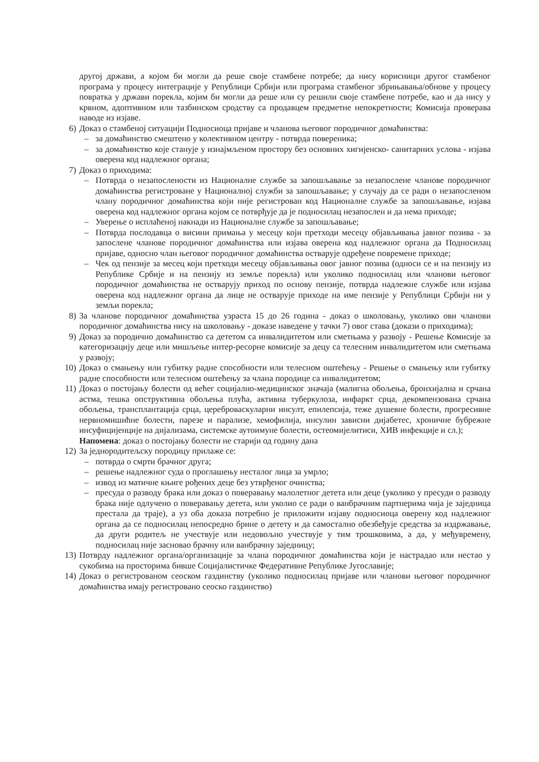другој држави, а којом би могли да реше своје стамбене потребе; да нису корисници другог стамбеног програма у процесу интеграције у Републици Србији или програма стамбеног збрињавања/обнове у процесу повратка у држави порекла, којим би могли да реше или су решили своје стамбене потребе, као и да нису у крвном, адоптивном или тазбинском сродству са продавцем предметне непокретности; Комисија проверава наводе из изјаве.
6) Доказ о стамбеној ситуацији Подносиоца пријаве и чланова његовог породичног домаћинства:
– за домаћинство смештено у колективном центру - потврда повереника;
– за домаћинство које станује у изнајмљеном простору без основних хигијенско- санитарних услова - изјава оверена код надлежног органа;
7) Доказ о приходима:
– Потврда о незапослености из Националне службе за запошљавање за незапослене чланове породичног домаћинства регистроване у Националној служби за запошљавање; у случају да се ради о незапосленом члану породичног домаћинства који није регистрован код Националне службе за запошљавање, изјава оверена код надлежног органа којом се потврђује да је подносилац незапослен и да нема приходе;
– Уверење о исплаћеној накнади из Националне службе за запошљавање;
– Потврда послодавца о висини примања у месецу који претходи месецу објављивања јавног позива - за запослене чланове породичног домаћинства или изјава оверена код надлежног органа да Подносилац пријаве, односно члан његовог породичног домаћинства остварује одређене повремене приходе;
– Чек од пензије за месец који претходи месецу објављивања овог јавног позива (односи се и на пензију из Републике Србије и на пензију из земље порекла) или уколико подносилац или чланови његовог породичног домаћинства не остварују приход по основу пензије, потврда надлежне службе или изјава оверена код надлежног органа да лице не остварује приходе на име пензије у Републици Србији ни у земљи порекла;
8) За чланове породичног домаћинства узраста 15 до 26 година - доказ о школовању, уколико ови чланови породичног домаћинства нису на школовању - доказе наведене у тачки 7) овог става (докази о приходима);
9) Доказ за породично домаћинство са дететом са инвалидитетом или сметњама у развоју - Решење Комисије за категоризацију деце или мишљење интер-ресорне комисије за децу са телесним инвалидитетом или сметњама у развоју;
10) Доказ о смањењу или губитку радне способности или телесном оштећењу - Решење о смањењу или губитку радне способности или телесном оштећењу за члана породице са инвалидитетом;
11) Доказ о постојању болести од већег социјално-медицинског значаја (малигна обољења, бронхијална и срчана астма, тешка опструктивна обољења плућа, активна туберкулоза, инфаркт срца, декомпензована срчана обољења, трансплантација срца, цереброваскуларни инсулт, епилепсија, теже душевне болести, прогресивне нервномишићне болести, парезе и парализе, хемофилија, инсулин зависни дијабетес, хроничне бубрежне инсуфицијенције на дијализама, системске аутоимуне болести, остеомијелитиси, ХИВ инфекције и сл.);
Напомена: доказ о постојању болести не старији од годину дана
12) За једнородитељску породицу прилаже се:
– потврда о смрти брачног друга;
– решење надлежног суда о проглашењу несталог лица за умрло;
– извод из матичне књиге рођених деце без утврђеног очинства;
– пресуда о разводу брака или доказ о поверавању малолетног детета или деце (уколико у пресуди о разводу брака није одлучено о поверавању детета, или уколио се ради о ванбрачним партнерима чија је заједница престала да траје), а уз оба доказа потребно је приложити изјаву подносиоца оверену код надлежног органа да се подносилац непосредно брине о детету и да самостално обезбеђује средства за издржавање, да други родитељ не учествује или недовољно учествује у тим трошковима, а да, у међувремену, подносилац није засновао брачну или ванбрачну заједницу;
13) Потврду надлежног органа/организације за члана породичног домаћинства који је настрадао или нестао у сукобима на просторима бивше Социјалистичке Федеративне Републике Југославије;
14) Доказ о регистрованом сеоском газдинству (уколико подносилац пријаве или чланови његовог породичног домаћинства имају регистровано сеоско газдинство)